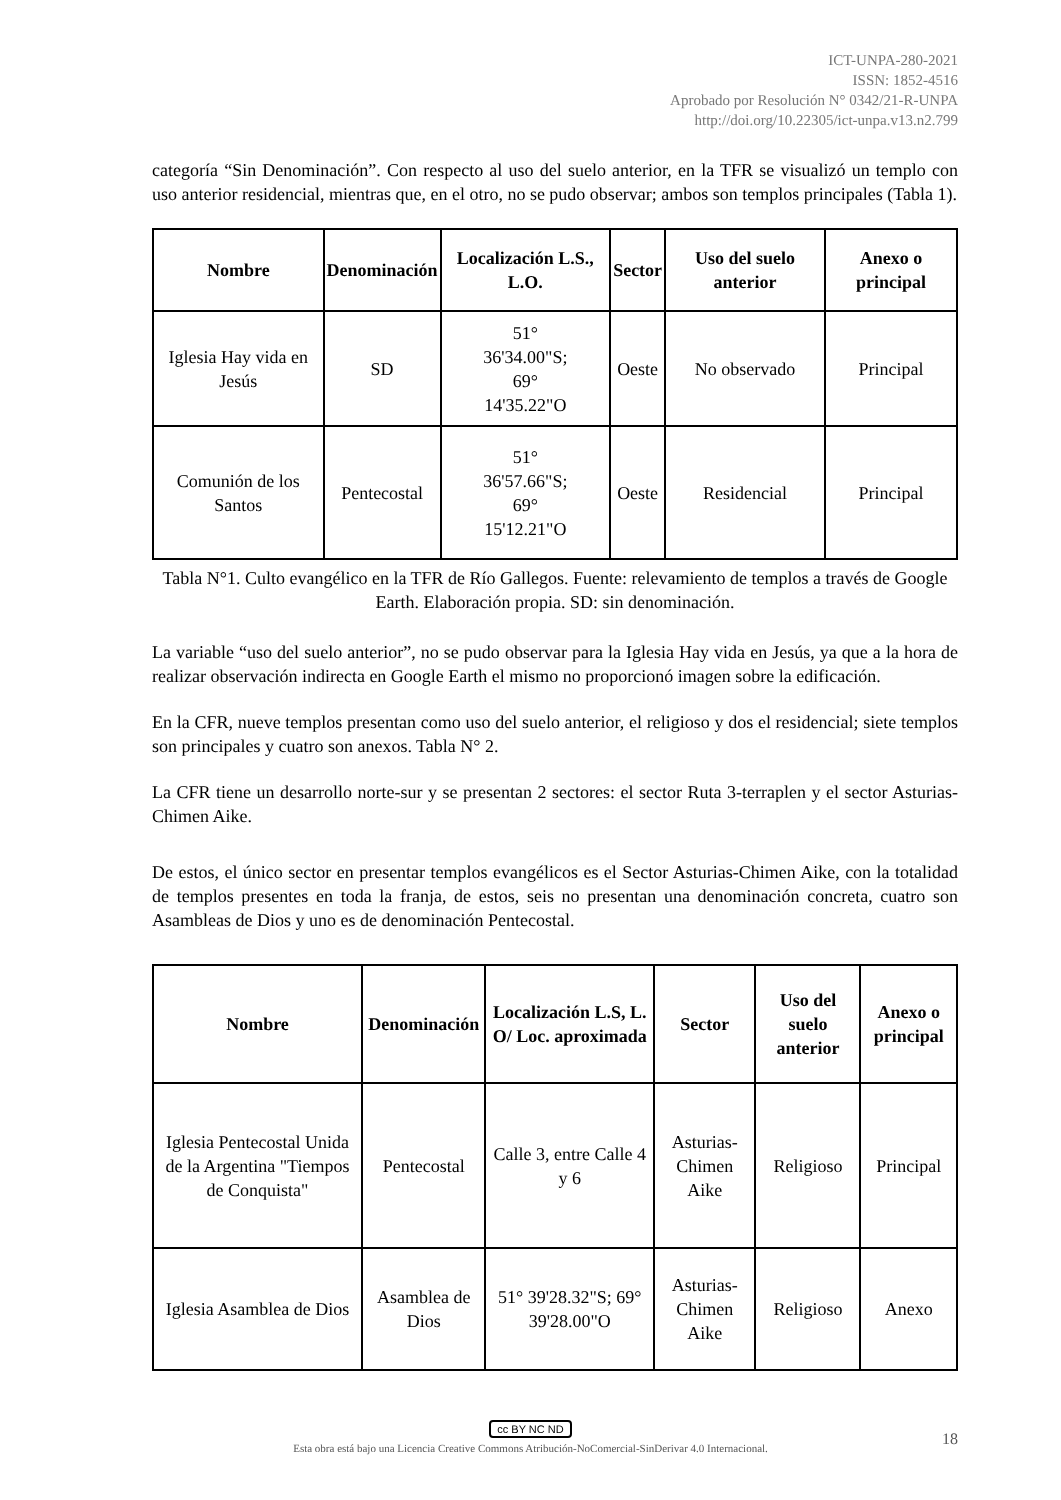ICT-UNPA-280-2021
ISSN: 1852-4516
Aprobado por Resolución N° 0342/21-R-UNPA
http://doi.org/10.22305/ict-unpa.v13.n2.799
categoría “Sin Denominación”. Con respecto al uso del suelo anterior, en la TFR se visualizó un templo con uso anterior residencial, mientras que, en el otro, no se pudo observar; ambos son templos principales (Tabla 1).
| Nombre | Denominación | Localización L.S., L.O. | Sector | Uso del suelo anterior | Anexo o principal |
| --- | --- | --- | --- | --- | --- |
| Iglesia Hay vida en Jesús | SD | 51° 36'34.00"S; 69° 14'35.22"O | Oeste | No observado | Principal |
| Comunión de los Santos | Pentecostal | 51° 36'57.66"S; 69° 15'12.21"O | Oeste | Residencial | Principal |
Tabla N°1. Culto evangélico en la TFR de Río Gallegos. Fuente: relevamiento de templos a través de Google Earth. Elaboración propia. SD: sin denominación.
La variable “uso del suelo anterior”, no se pudo observar para la Iglesia Hay vida en Jesús, ya que a la hora de realizar observación indirecta en Google Earth el mismo no proporcionó imagen sobre la edificación.
En la CFR, nueve templos presentan como uso del suelo anterior, el religioso y dos el residencial; siete templos son principales y cuatro son anexos. Tabla N° 2.
La CFR tiene un desarrollo norte-sur y se presentan 2 sectores: el sector Ruta 3-terraplen y el sector Asturias-Chimen Aike.
De estos, el único sector en presentar templos evangélicos es el Sector Asturias-Chimen Aike, con la totalidad de templos presentes en toda la franja, de estos, seis no presentan una denominación concreta, cuatro son Asambleas de Dios y uno es de denominación Pentecostal.
| Nombre | Denominación | Localización L.S, L. O/ Loc. aproximada | Sector | Uso del suelo anterior | Anexo o principal |
| --- | --- | --- | --- | --- | --- |
| Iglesia Pentecostal Unida de la Argentina "Tiempos de Conquista" | Pentecostal | Calle 3, entre Calle 4 y 6 | Asturias-Chimen Aike | Religioso | Principal |
| Iglesia Asamblea de Dios | Asamblea de Dios | 51° 39'28.32"S; 69° 39'28.00"O | Asturias-Chimen Aike | Religioso | Anexo |
cc BY NC ND
Esta obra está bajo una Licencia Creative Commons Atribución-NoComercial-SinDerivar 4.0 Internacional.
18